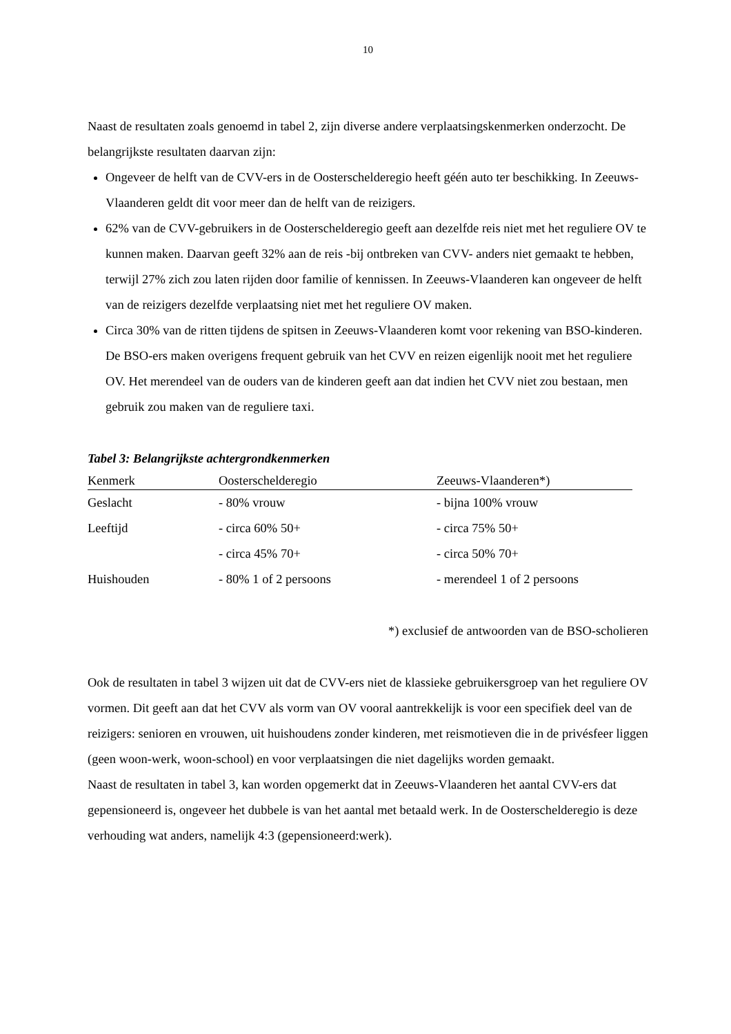10
Naast de resultaten zoals genoemd in tabel 2, zijn diverse andere verplaatsingskenmerken onderzocht. De belangrijkste resultaten daarvan zijn:
Ongeveer de helft van de CVV-ers in de Oosterschelderegio heeft géén auto ter beschikking. In Zeeuws-Vlaanderen geldt dit voor meer dan de helft van de reizigers.
62% van de CVV-gebruikers in de Oosterschelderegio geeft aan dezelfde reis niet met het reguliere OV te kunnen maken. Daarvan geeft 32% aan de reis -bij ontbreken van CVV- anders niet gemaakt te hebben, terwijl 27% zich zou laten rijden door familie of kennissen. In Zeeuws-Vlaanderen kan ongeveer de helft van de reizigers dezelfde verplaatsing niet met het reguliere OV maken.
Circa 30% van de ritten tijdens de spitsen in Zeeuws-Vlaanderen komt voor rekening van BSO-kinderen. De BSO-ers maken overigens frequent gebruik van het CVV en reizen eigenlijk nooit met het reguliere OV. Het merendeel van de ouders van de kinderen geeft aan dat indien het CVV niet zou bestaan, men gebruik zou maken van de reguliere taxi.
Tabel 3: Belangrijkste achtergrondkenmerken
| Kenmerk | Oosterschelderegio | Zeeuws-Vlaanderen*) |
| --- | --- | --- |
| Geslacht | - 80% vrouw | - bijna 100% vrouw |
| Leeftijd | - circa 60% 50+ | - circa 75% 50+ |
| | - circa 45% 70+ | - circa 50% 70+ |
| Huishouden | - 80% 1 of 2 persoons | - merendeel 1 of 2 persoons |
*) exclusief de antwoorden van de BSO-scholieren
Ook de resultaten in tabel 3 wijzen uit dat de CVV-ers niet de klassieke gebruikersgroep van het reguliere OV vormen. Dit geeft aan dat het CVV als vorm van OV vooral aantrekkelijk is voor een specifiek deel van de reizigers: senioren en vrouwen, uit huishoudens zonder kinderen, met reismotieven die in de privésfeer liggen (geen woon-werk, woon-school) en voor verplaatsingen die niet dagelijks worden gemaakt.
Naast de resultaten in tabel 3, kan worden opgemerkt dat in Zeeuws-Vlaanderen het aantal CVV-ers dat gepensioneerd is, ongeveer het dubbele is van het aantal met betaald werk. In de Oosterschelderegio is deze verhouding wat anders, namelijk 4:3 (gepensioneerd:werk).